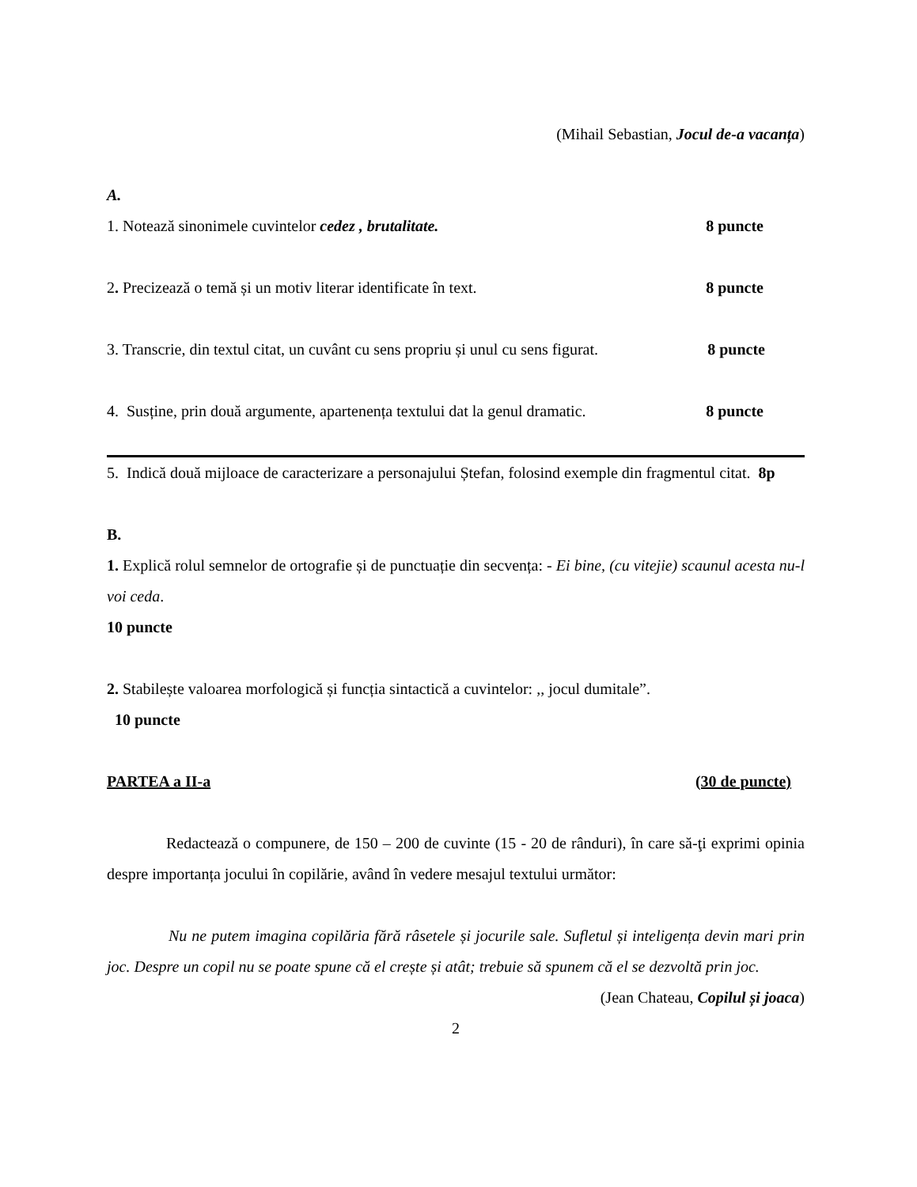(Mihail Sebastian, Jocul de-a vacanța)
A.
1. Notează sinonimele cuvintelor cedez , brutalitate. 8 puncte
2. Precizează o temă și un motiv literar identificate în text. 8 puncte
3. Transcrie, din textul citat, un cuvânt cu sens propriu și unul cu sens figurat. 8 puncte
4. Susține, prin două argumente, apartenența textului dat la genul dramatic. 8 puncte
5. Indică două mijloace de caracterizare a personajului Ștefan, folosind exemple din fragmentul citat. 8p
B.
1. Explică rolul semnelor de ortografie și de punctuație din secvența: - Ei bine, (cu vitejie) scaunul acesta nu-l voi ceda.
10 puncte
2. Stabilește valoarea morfologică și funcția sintactică a cuvintelor: ,, jocul dumitale”.
10 puncte
PARTEA a II-a (30 de puncte)
Redactează o compunere, de 150 – 200 de cuvinte (15 - 20 de rânduri), în care să-ţi exprimi opinia despre importanța jocului în copilărie, având în vedere mesajul textului următor:
Nu ne putem imagina copilăria fără râsetele și jocurile sale. Sufletul și inteligența devin mari prin joc. Despre un copil nu se poate spune că el crește și atât; trebuie să spunem că el se dezvoltă prin joc.
(Jean Chateau, Copilul și joaca)
2